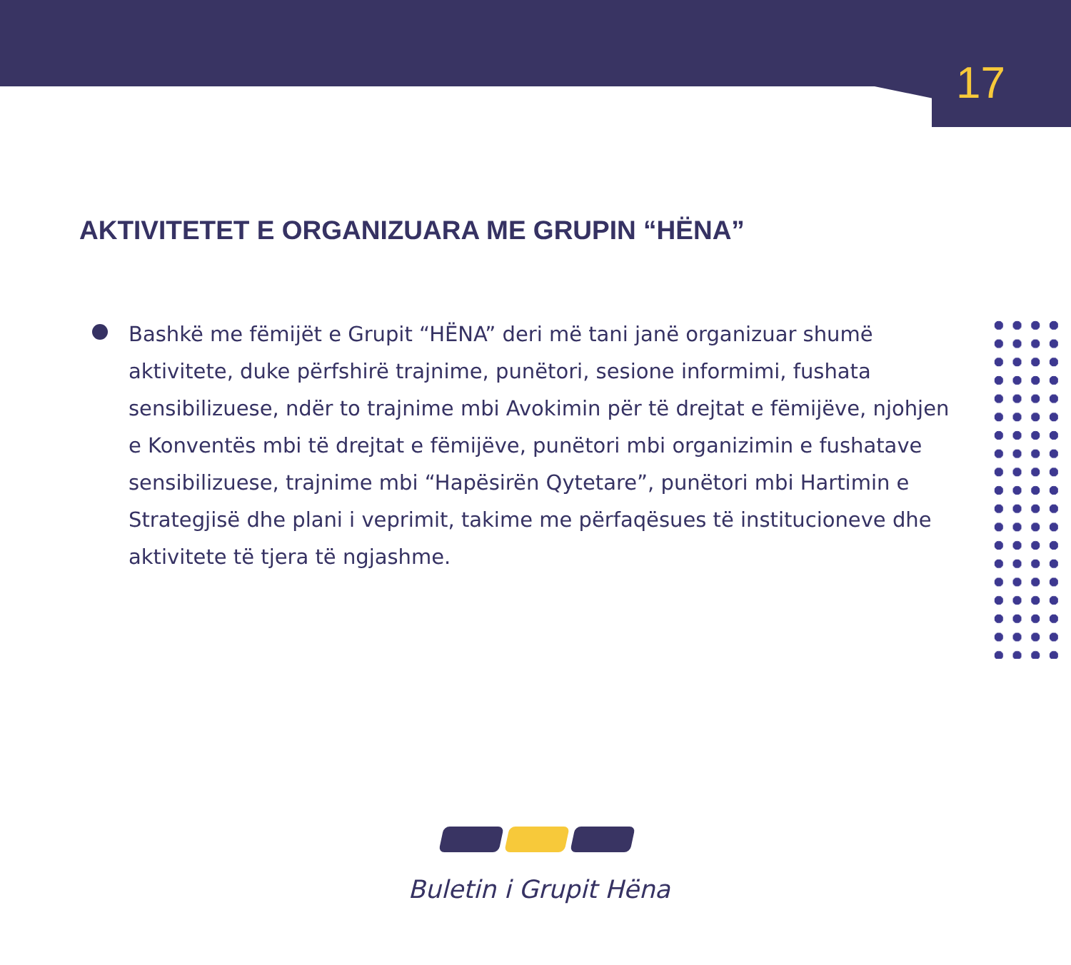17
AKTIVITETET E ORGANIZUARA ME GRUPIN “HËNA”
Bashkë me fëmijët e Grupit “HËNA” deri më tani janë organizuar shumë aktivitete, duke përfshirë trajnime, punëtori, sesione informimi, fushata sensibilizuese, ndër to trajnime mbi Avokimin për të drejtat e fëmijëve, njohjen e Konventës mbi të drejtat e fëmijëve, punëtori mbi organizimin e fushatave sensibilizuese, trajnime mbi “Hapësirën Qytetare”, punëtori mbi Hartimin e Strategjisë dhe plani i veprimit, takime me përfaqësues të institucioneve dhe aktivitete të tjera të ngjashme.
Buletin i Grupit Hëna